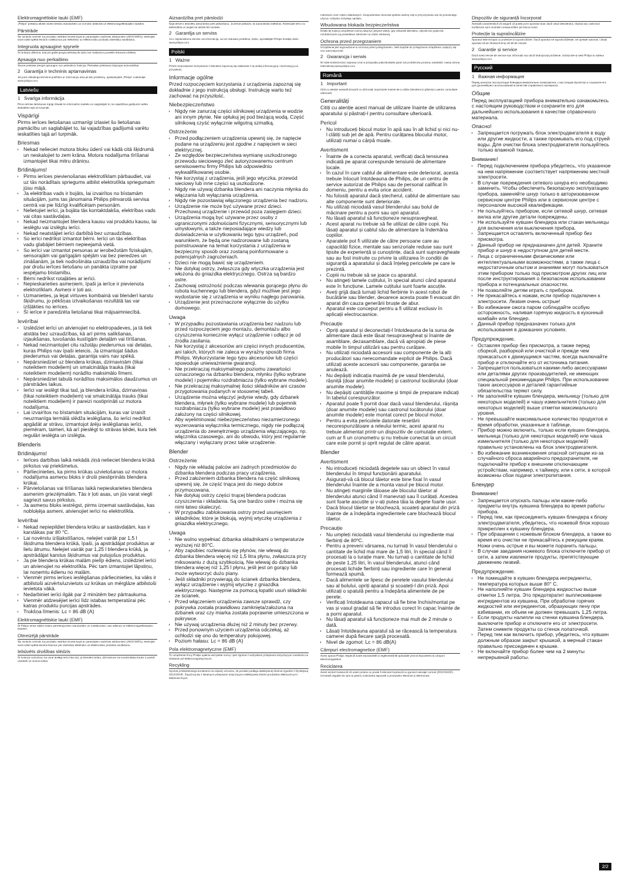Elektromagnētiskie lauki (EMF)
„Philips” pretaisa atbilst visiem tiesību standartiem un normām attiecībā uz elektromagnētiskajiem laukiem.
Pārstrāde
Šis simbols nozīmē, ka produktu nedrīkst izmest kopā ar parastajiem sadzīves atkritumiem (2012/19/ES). Ievērojiet savā valstī spēkā esošos noteikumus par elektrisko un elektronisko produktu atsevišķu savākšanu.
Integruota apsauginė spynelė
Ši funkcija užtikrina, kad jūs galite įjungti prietaisą tik tada, kai maišytuvo puodelis tinkamai uždėtas.
Apsauga nuo perkaitimo
Šiame prietaise įrengta apsaugos nuo perkaitimo funkcija. Perkaitęs prietaisas išsijungia automatiškai.
2 Garantija ir techninis aptarnavimas
Jei jums reikalinga techninė priežiūra ar informacija arba jei kilo problemų, apsilankykite „Philips“ svetainėje www.philips.com.
Latviešu
1 Svarīga informācija
Pirms ierīces lietošanas rūpīgi izlasiet šo informatīvo bukletu un saglabājiet to, lai vajadzības gadījumā varētu ieskatīties tajā arī turpmāk.
Vispārīgi
Pirms ierīces lietošanas uzmanīgi izlasiet šo lietošanas pamācību un saglabājiet to, lai vajadzības gadījumā varētu ieskatīties tajā arī turpmāk.
Briesmas
Nekad nelieciet motora bloku ūdenī vai kādā citā šķidrumā un neskalojiet to zem krāna. Motora nodalījuma tīrīšanai izmantojiet tikai mitru drāniņu.
Brīdinājums!
Pirms ierīces pievienošanas elektrotīklam pārbaudiet, vai uz tās norādītais spriegums atbilst elektrotīkla spriegumam jūsu mājā.
Ja elektrības vads ir bojāts, lai izvairītos no bīstamām situācijām, jums tas jānomaina Philips pilnvarotā servisa centrā vai pie līdzīgi kvalificētam personām.
Nelietojiet ierīci, ja bojāta tās kontaktdakša, elektrības vads vai citas sastāvdaļas.
Nekad neizmantojiet blendera kausu vai produktu kausu, lai ieslēgtu vai izslēgtu ierīci.
Nekad neatstājiet ierīci darbībā bez uzraudzības.
So ierīci nedrīkst izmantot bērni. Ierīci un tās elektrības vadu glabājiet bērniem nepieejamā vietā.
So ierīci var izmantot personas ar ierobežotām fiziskajām, sensorajām vai garīgajām spējām vai bez pieredzes un zināšanām, ja tiek nodrošināta uzraudzība vai norādījumi par drošu ierīces lietošanu un panākta izpratne par iespējamo bīstamību.
Bērni nedrīkst rotaļāties ar ierīci.
Nepieskarieties asmeņiem, īpaši ja ierīce ir pievienota elektrotīklam. Asmeņi ir ļoti asi.
Uzmanieties, ja lejat virtuves kombainā vai blenderī karstu šķidrumu, jo pēkšņas iztvaikošanas rezultātā tas var izšļākties no ierīces.
Šī ierīce ir paredzēta lietošanai tikai mājsaimniecībā.
Ievērībai
Izslēdziet ierīci un atvienojiet no elektropadeves, ja tā tiek atstāta bez uzraudzības, kā arī pirms salikšanas, izjaukšanas, tuvošanās kustīgām detaļām vai tīrīšanas.
Nekad neizmantojiet citu ražotāju piederumus vai detaļas, kuras Philips nav īpaši ieteicis. Ja izmantojat šādus piederumus vai detaļas, garantija vairs nav spēkā.
Nepārsniedziet uz blendera krūkas, dzirnaviņām (tikai noteiktiem modeļiem) un smalcinātāja trauka (tikai noteiktiem modeļiem) norādīto maksimālo līmeni.
Nepārsniedziet tabulā norādītos maksimālos daudzumus un pārstrādes laikus.
Ierīci var ieslēgt tikai tad, ja blendera krūka, dzirnaviņas (tikai noteiktiem modeļiem) vai smalcinātāja trauks (tikai noteiktiem modeļiem) ir pareizi nostiprināti uz motora nodalījuma.
Lai izvairītos no bīstamām situācijām, kuras var izraisīt neuzmanīga termālā slēdža ieslēgšana, šo ierīci nedrīkst apgādāt ar strāvu, izmantojot ārēju ieslēgšanas ierīci, piemēram, taimeri, kā arī pieslēgt to strāvas ķēdei, kura tiek regulāri ieslēgta un izslēgta.
Blenderis
Brīdinājums!
Ierīces darbības laikā nekādā ziņā nelieciet blendera krūkā pirkstus vai priekšmetus.
Pārliecinieties, ka pirms krūkas uzvietošanas uz motora nodalījuma asmeņu bloks ir droši piestiprināts blendera krūkai.
Pārvietošanas vai tīrīšanas laikā nepieskarieties blendera asmenim griezējmalām. Tās ir ļoti asas, un jūs varat viegli sagriezt savus pirkstus.
Ja asmeņu bloks iestrēgst, pirms izņemat sastāvdaļas, kas nobloķēja asmeni, atvienojiet ierīci no elektrotīkla.
Ievērībai
Nekad nepiepildiet blendera krūku ar sastāvdaļām, kas ir karstākas par 80 °C.
Lai novērstu izšļakstīšanos, nelejiet vairāk par 1,5 l šķidruma blendera krūkā, īpaši, ja apstrādājat produktus ar lielu ātrumu. Nelejiet vairāk par 1,25 l blendera krūkā, ja apstrādājat karstus šķidrumus vai putojošus produktus.
Ja pie blendera krūkas malām pielīp ēdiens, izslēdziet ierīci un atvienojiet no elektrotīkla. Pēc tam izmantojiet lāpstiņu, lai noņemtu ēdienu no malām.
Vienmēr pirms ierīces ieslēgšanas pārliecinieties, ka vāks ir atbilstoši aizvērts/uzvietots uz krūkas un mērglāze atbilstoši ievietota vākā.
Nedarbiniet ierīci ilgāk par 2 minūtēm bez pārtraukuma.
Vienmēr atdzesējiet ierīci līdz istabas temperatūrai pēc katras produktu porcijas apstrādes.
Trokšņa līmenis: Lc = 86 dB (A)
Elektromagnētiskie lauki (EMF)
Šī Philips ierīce atbilst visiem piemērojamiem standartiem un noteikumiem, kas attiecas uz elektromagnētiskajiem laukiem.
Otrreizējā pārstrāde
Šis simbols nozīmē, ka produktu nedrīkst izmest kopā ar parastajiem sadzīves atkritumiem (2012/19/ES). Ievērojiet savā valstī spēkā esošos likumus par atsevišķu elektrisko un elektronisko produktu savākšanu.
Iebūvēts drošības slēdzis
Šī funkcija nodrošina, ka varat ieslēgt ierīci tikai tad, ja blendera krūka, dzirnaviņas vai smalcinātāja trauks ir pareizi uzstādīti uz motora bloka.
Aizsardzība pret pārslodzi
Šajā ierīcē ir iebūvēta aizsardzība pret pārkaršanu. Ja ierīce pārkarst, tā automātiski izslēdzas. Atvienojiet ierīci no elektrotīkla un ļaujiet tai atdzist 60 minūtes.
2 Garantija un serviss
Ja ir nepieciešams serviss vai informācija, vai arī radusies problēma, lūdzu, apmeklējiet Philips tīmekļa vietni www.philips.com.
Polski
1 Ważne
Przed rozpoczęciem korzystania z blendera zapoznaj się dokładnie z tą ulotką informacyjną i zachowaj ją na przyszłość.
Informacje ogólne
Przed rozpoczęciem korzystania z urządzenia zapoznaj się dokładnie z jego instrukcją obsługi. Instrukcję warto też zachować na przyszłość.
Niebezpieczeństwo
Nigdy nie zanurzaj części silnikowej urządzenia w wodzie ani innym płynie. Nie opłukuj jej pod bieżącą wodą. Część silnikową czyść wyłącznie wilgotną szmatką.
Ostrzeżenie
Przed podłączeniem urządzenia upewnij się, że napięcie podane na urządzeniu jest zgodne z napięciem w sieci elektrycznej.
Ze względów bezpieczeństwa wymianę uszkodzonego przewodu sieciowego zleć autoryzowanemu centrum serwisowemu firmy Philips lub odpowiednio wykwalifikowanej osobie.
Nie korzystaj z urządzenia, jeśli jego wtyczka, przewód sieciowy lub inne części są uszkodzone.
Nigdy nie używaj dzbanka blendera ani naczynia młynka do włączania lub wyłączania urządzenia.
Nigdy nie pozostawiaj włączonego urządzenia bez nadzoru.
Urządzenie nie może być używane przez dzieci. Przechowuj urządzenie i przewód poza zasięgiem dzieci.
Urządzenia mogą być używane przez osoby z ograniczonymi zdolnościami fizycznymi, sensorycznymi lub umysłowymi, a także nieposiadające wiedzy lub doświadczenia w użytkowaniu tego typu urządzeń, pod warunkiem, że będą one nadzorowane lub zostaną poinstruowane na temat korzystania z urządzenia w bezpieczny sposób oraz zostaną poinformowane o potencjalnych zagrożeniach.
Dzieci nie mogą bawić się urządzeniem.
Nie dotykaj ostrzy, zwłaszcza gdy wtyczka urządzenia jest włożona do gniazdka elektrycznego. Ostrza są bardzo ostre.
Zachowaj ostrożność podczas wlewania gorącego płynu do robota kuchennego lub blendera, gdyż możliwe jest jego wydostanie się z urządzenia w wyniku nagłego parowania.
Urządzenie jest przeznaczone wyłącznie do użytku domowego.
Uwaga
W przypadku pozostawiania urządzenia bez nadzoru lub przed rozpoczęciem jego montażu, demontażu albo czyszczenia koniecznie wyłącz urządzenie i odłącz je od źródła zasilania.
Nie korzystaj z akcesoriów ani części innych producentów, ani takich, których nie zaleca w wyraźny sposób firma Philips. Wykorzystanie tego typu akcesoriów lub części spowoduje unieważnienie gwarancji.
Nie przekraczaj maksymalnego poziomu zawartości oznaczonego na dzbanku blendera, młynku (tylko wybrane modele) i pojemniku rozdrabniacza (tylko wybrane modele).
Nie przekraczaj maksymalnej ilości składników ani czasów przygotowania podanych w stosownej tabeli.
Urządzenie można włączyć jedynie wtedy, gdy dzbanek blendera, młynek (tylko wybrane modele) lub pojemnik rozdrabniacza (tylko wybrane modele) jest prawidłowo założony na części silnikowej.
Aby wyeliminować niebezpieczeństwo niezamierzonego wyzerowania wyłącznika termicznego, nigdy nie podłączaj urządzenia do zewnętrznego urządzenia włączającego, np. włącznika czasowego, ani do obwodu, który jest regularnie włączany i wyłączany przez takie urządzenie.
Blender
Ostrzeżenie
Nigdy nie wkładaj palców ani żadnych przedmiotów do dzbanka blendera podczas pracy urządzenia.
Przed założeniem dzbanka blendera na część silnikową upewnij się, że część tnąca jest do niego dobrze przymocowana.
Nie dotykaj ostrzy części tnącej blendera podczas czyszczenia i składania. Są one bardzo ostre i można się nimi łatwo skaleczyć.
W przypadku zablokowania ostrzy przed usunięciem składników, które je blokują, wyjmij wtyczkę urządzenia z gniazdka elektrycznego.
Uwaga
Nie wolno wypełniać dzbanka składnikami o temperaturze wyższej niż 80°C.
Aby zapobiec rozlewaniu się płynów, nie wlewaj do dzbanka blendera więcej niż 1,5 litra płynu, zwłaszcza przy miksowaniu z dużą szybkością. Nie wlewaj do dzbanka blendera więcej niż 1,25 l płynu, jeśli jest on gorący lub może wytworzyć dużo piany.
Jeśli składniki przywierają do ścianek dzbanka blendera, wyłącz urządzenie i wyjmij wtyczkę z gniazdka elektrycznego. Następnie za pomocą łopatki usuń składniki ze ścianek.
Przed włączeniem urządzenia zawsze sprawdź, czy pokrywka została prawidłowo zamknięta/założona na dzbanek oraz czy miarka została poprawnie umieszczona w pokrywce.
Nie używaj urządzenia dłużej niż 2 minuty bez przerwy.
Przed ponownym użyciem urządzenia odczekaj, aż ochłodzi się ono do temperatury pokojowej.
Poziom hałasu: Lc = 86 dB (A)
Pola elektromagnetyczne (EMF)
To urządzenie firmy Philips spełnia wszystkie normy i jest zgodne z wszystkimi przepisami dotyczącymi narażenia na działanie pól elektromagnetycznych.
Recykling
Symbol przekreślonego kontenera na odpady oznacza, że produkt podlega selektywnej zbiórce zgodnie z Dyrektywą 2012/19/UE. Zapoznaj się z lokalnymi przepisami dotyczącymi selektywnej zbiórki produktów elektrycznych i elektronicznych.
mieszanin oraz części składowych. Gospodarstwo domowe spełnia ważną rolę w przyczynianiu się do ponownego użycia i odzysku zużytego sprzętu.
Wbudowana blokada bezpieczeństwa
Dzięki tej funkcji urządzenie można włączyć jedynie wtedy, gdy dzbanek blendera, młynek lub pojemnik rozdrabniacza są prawidłowo założone na część silnikową.
Ochrona przed przegrzaniem
Urządzenie jest wyposażone w ochronę przed przegrzaniem. Jeśli dojdzie do przegrzania urządzenia, wyłączy się ono automatycznie.
2 Gwarancja i serwis
W razie konieczności naprawy oraz w przypadku jakichkolwiek pytań lub problemów prosimy odwiedzić naszą stronę internetową www.philips.com.
Română
1 Important
Citiți cu atenție această broșură cu informații importante înainte de a utiliza blenderul și păstrați-o pentru consultare ulterioară.
Generalități
Citiți cu atenție acest manual de utilizare înainte de utilizarea aparatului și păstrați-l pentru consultare ulterioară.
Pericol
Nu introduceți blocul motor în apă sau în alt lichid și nici nu-l clătiți sub jet de apă. Pentru curățarea blocului motor, utilizați numai o cârpă moale.
Avertisment
Înainte de a conecta aparatul, verificați dacă tensiunea indicată pe aparat corespunde tensiunii de alimentare locale.
În cazul în care cablul de alimentare este deteriorat, acesta trebuie înlocuit întotdeauna de Philips, de un centru de service autorizat de Philips sau de personal calificat în domeniu, pentru a evita orice accident.
Nu folosiți aparatul dacă ștecherul, cablul de alimentare sau alte componente sunt deteriorate.
Nu utilizați niciodată vasul blenderului sau bolul de măcinare pentru a porni sau opri aparatul.
Nu lăsați aparatul să funcționeze nesupravegheat.
Acest aparat nu trebuie să fie utilizat de către copii. Nu lăsați aparatul și cablul său de alimentare la îndemâna copiilor.
Aparatele pot fi utilizate de către persoane care au capacități fizice, mentale sau senzoriale reduse sau sunt lipsite de experiență și cunoștințe, dacă sunt supravegheate sau au fost instruite cu privire la utilizarea în condiții de siguranță a aparatului și dacă înțeleg pericolele pe care le prezintă.
Copiii nu trebuie să se joace cu aparatul.
Nu atingeți lamele cuțitului, în special atunci când aparatul este în funcțiune. Lamele cuțitului sunt foarte ascuțite.
Aveți grijă dacă turnați lichid fierbinte în acest robot de bucătărie sau blender, deoarece acesta poate fi evacuat din aparat din cauza generării bruște de abur.
Aparatul este conceput pentru a fi utilizat exclusiv în aplicații electrocasnice.
Precauție
Opriți aparatul și deconectați-l întotdeauna de la sursa de alimentare dacă este lăsat nesupravegheat și înainte de asamblare, dezasamblare, dacă vă apropiați de piese mobile în timpul utilizării sau pentru curățare.
Nu utilizați niciodată accesorii sau componente de la alți producători sau nerecomandate explicit de Philips. Dacă utilizați aceste accesorii sau componente, garanția se anulează.
Nu depășiți indicația maximă de pe vasul blenderului, râșniță (doar anumite modele) și castronul tocătorului (doar anumite modele).
Nu depășiți cantitățile maxime și timpii de preparare indicați în tabelul corespunzător.
Aparatul poate fi pornit doar dacă vasul blenderului, râșnița (doar anumite modele) sau castronul tocătorului (doar anumite modele) este montat corect pe blocul motor.
Pentru a evita pericolele datorate resetării necorespunzătoare a releului termic, acest aparat nu trebuie alimentat printr-un dispozitiv de comutație extern, cum ar fi un cronometru și nu trebuie conectat la un circuit care este pornit și oprit regulat de către aparat.
Blender
Avertisment
Nu introduceți niciodată degetele sau un obiect în vasul blenderului în timpul funcționării aparatului.
Asigurați-vă că blocul tăietor este bine fixat în vasul blenderului înainte de a monta vasul pe blocul motor.
Nu atingeți marginile tăioase ale blocului tăietor al blenderului atunci când îl manevrați sau îl curățați. Acestea sunt foarte ascuțite și v-ați putea tăia la degete foarte ușor.
Dacă blocul tăietor se blochează, scoateți aparatul din priză înainte de a îndepărta ingredientele care blochează blocul tăietor.
Precauție
Nu umpleți niciodată vasul blenderului cu ingrediente mai fierbinți de 80ºC.
Pentru a preveni vărsarea, nu turnați în vasul blenderului o cantitate de lichid mai mare de 1,5 litri, în special când îl procesați la o turație mare. Nu turnați o cantitate de lichid de peste 1,25 litri, în vasul blenderului, atunci când procesați lichide fierbinți sau ingrediente care în general formează spumă.
Dacă alimentele se lipesc de peretele vasului blenderului sau al bolului, opriți aparatul și scoateți-l din priză. Apoi utilizați o spatulă pentru a îndepărta alimentele de pe perete.
Verificați întotdeauna capacul să fie bine închis/montat pe vas și vasul gradat să fie introdus corect în capac înainte de a porni aparatul.
Nu lăsați aparatul să funcționeze mai mult de 2 minute o dată.
Lăsați întotdeauna aparatul să se răcească la temperatura camerei după fiecare șarjă procesată.
Nivel de zgomot: Lc = 86 dB(A)
Câmpuri electromagnetice (EMF)
Acest aparat Philips respectă toate standardele și reglementările aplicabile privind expunerea la câmpuri electromagnetice.
Reciclarea
Acest simbol înseamnă că acest produs nu poate fi eliminat împreună cu gunoiul menajer normal (2012/19/UE). Urmează regulile din țara ta pentru colectarea separată a produselor electrice și electronice.
Dispozitiv de siguranță încorporat
Această caracteristică vă asigură că puteți porni aparatul doar dacă vasul blenderului, râșnița sau castronul tocătorului sunt montate corespunzător pe blocul motor.
Protecție la supraîncălzire
Aparatul este echipat cu protecție la supraîncălzire. Dacă aparatul se supraîncălzește, se oprește automat. Lăsați aparatul să se răcească timp de 60 de minute.
2 Garanție și service
Dacă aveți nevoie de service sau informații sau dacă întâmpinați probleme, vizitați site-ul web Philips la adresa www.philips.com.
Русский
1 Важная информация
Перед началом эксплуатации блендера внимательно ознакомьтесь с настоящим буклетом и сохраните его для дальнейшего использования в качестве справочного материала.
Общие
Перед эксплуатацией прибора внимательно ознакомьтесь с настоящим руководством и сохраните его для дальнейшего использования в качестве справочного материала.
Опасно!
Запрещается погружать блок электродвигателя в воду или другие жидкости, а также промывать его под струей воды. Для очистки блока электродвигателя пользуйтесь только влажной тканью.
Внимание!
Перед подключением прибора убедитесь, что указанное на нем напряжение соответствует напряжению местной электросети.
В случае повреждения сетевого шнура его необходимо заменить. Чтобы обеспечить безопасную эксплуатацию прибора, заменяйте шнур только в авторизованном сервисном центре Philips или в сервисном центре с персоналом высокой квалификации.
Не пользуйтесь прибором, если сетевой шнур, сетевая вилка или другие детали повреждены.
Не используйте кувшин блендера или стакан мельницы для включения или выключения прибора.
Запрещается оставлять включенный прибор без присмотра.
Данный прибор не предназначен для детей. Храните прибор и шнур в недоступном для детей месте.
Лица с ограниченными физическими или интеллектуальными возможностями, а также лица с недостаточным опытом и знаниями могут пользоваться этим прибором только под присмотром других лиц или после инструктирования о безопасном использовании прибора и потенциальных опасностях.
Не позволяйте детям играть с прибором.
Не прикасайтесь к ножам, если прибор подключен к электросети. Лезвия очень острые!
Во избежание ожога паром соблюдайте особую осторожность, наливая горячую жидкость в кухонный комбайн или блендер.
Данный прибор предназначен только для использования в домашних условиях.
Предупреждение.
Оставляя прибор без присмотра, а также перед сборкой, разборкой или очисткой и прежде чем прикасаться к движущимся частям, всегда выключайте прибор и отключайте его от источника питания.
Запрещается пользоваться какими-либо аксессуарами или деталями других производителей, не имеющих специальной рекомендации Philips. При использовании таких аксессуаров и деталей гарантийные обязательства теряют силу.
Не заполняйте кувшин блендера, мельницу (только для некоторых моделей) и чашу измельчителя (только для некоторых моделей) выше отметки максимального уровня.
Не превышайте максимальное количество продуктов и время обработки, указанные в таблице.
Прибор можно включить, только если кувшин блендера, мельница (только для некоторых моделей) или чаша измельчителя (только для некоторых моделей) правильно установлены на блок электродвигателя.
Во избежание возникновения опасной ситуации из-за случайного сброса аварийного предохранителя, не подключайте прибор к внешним отключающим устройствам, например, к таймеру, или к сети, в которой возможны сбои подачи электропитания.
Блендер
Внимание!
Запрещается опускать пальцы или какие-либо предметы внутрь кувшина блендера во время работы прибора.
Перед тем, как присоединить кувшин блендера к блоку электродвигателя, убедитесь, что ножевой блок хорошо прикреплен к кувшину блендера.
При обращении с ножевым блоком блендера, а также во время его очистки не прикасайтесь к режущим краям. Ножи очень острые и вы можете поранить пальцы.
В случае заедания ножевого блока отключите прибор от сети, а затем извлеките продукты, препятствующие движению лезвий.
Предупреждение.
Не помещайте в кувшин блендера ингредиенты, температура которых выше 80° C.
Не наполняйте кувшин блендера жидкостью выше отметки 1,5 литра. Это предотвратит выплескивание ингредиентов из кувшина. При обработке горячих жидкостей или ингредиентов, образующих пену при взбивании, их объем не должен превышать 1,25 литра.
Если продукты налипли на стенки кувшина блендера, выключите прибор и отключите его от электросети. Затем снимите продукты со стенок лопаточкой.
Перед тем как включить прибор, убедитесь, что кувшин должным образом закрыт крышкой, а мерный стакан правильно присоединен к крышке.
Не включайте прибор более чем на 2 минуты непрерывной работы.
2/2